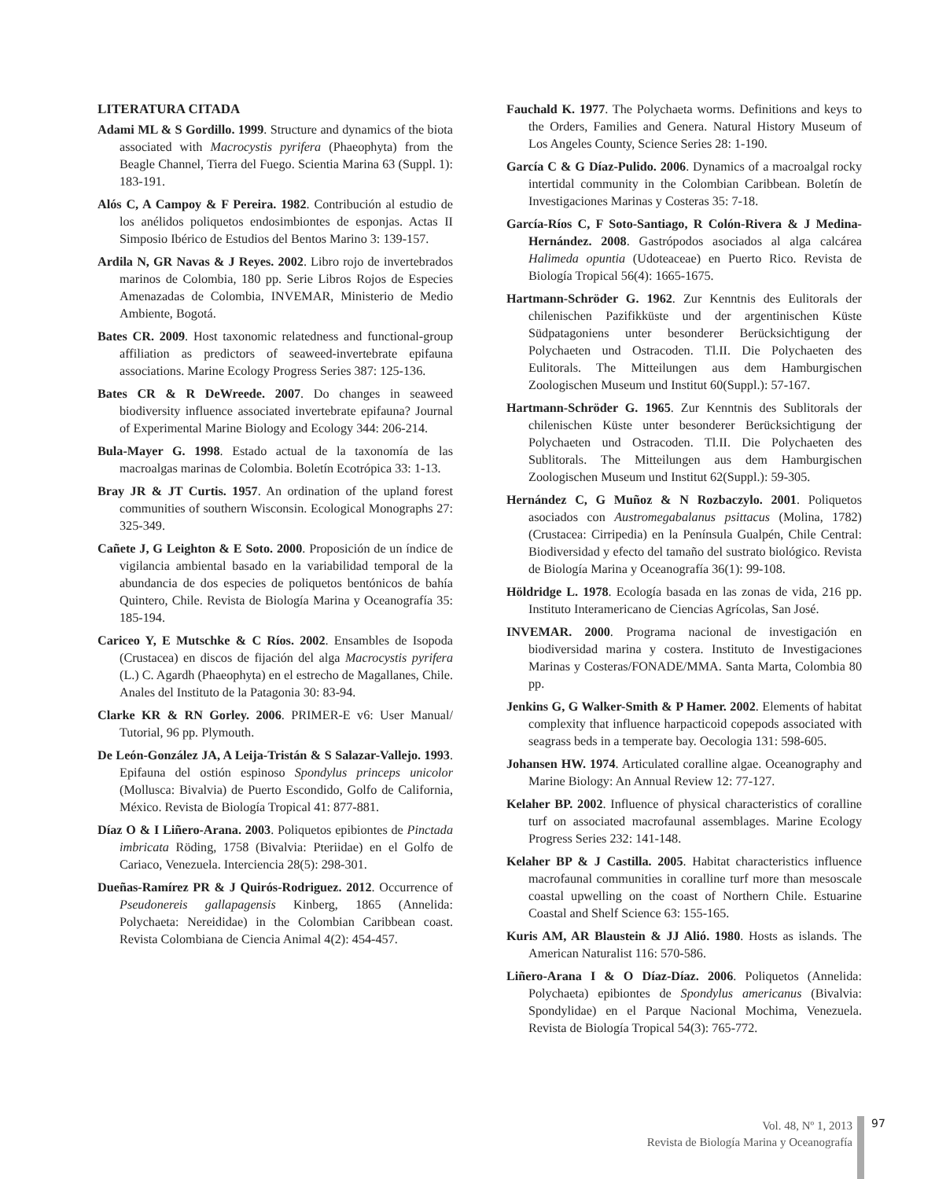LITERATURA CITADA
Adami ML & S Gordillo. 1999. Structure and dynamics of the biota associated with Macrocystis pyrifera (Phaeophyta) from the Beagle Channel, Tierra del Fuego. Scientia Marina 63 (Suppl. 1): 183-191.
Alós C, A Campoy & F Pereira. 1982. Contribución al estudio de los anélidos poliquetos endosimbiontes de esponjas. Actas II Simposio Ibérico de Estudios del Bentos Marino 3: 139-157.
Ardila N, GR Navas & J Reyes. 2002. Libro rojo de invertebrados marinos de Colombia, 180 pp. Serie Libros Rojos de Especies Amenazadas de Colombia, INVEMAR, Ministerio de Medio Ambiente, Bogotá.
Bates CR. 2009. Host taxonomic relatedness and functional-group affiliation as predictors of seaweed-invertebrate epifauna associations. Marine Ecology Progress Series 387: 125-136.
Bates CR & R DeWreede. 2007. Do changes in seaweed biodiversity influence associated invertebrate epifauna? Journal of Experimental Marine Biology and Ecology 344: 206-214.
Bula-Mayer G. 1998. Estado actual de la taxonomía de las macroalgas marinas de Colombia. Boletín Ecotrópica 33: 1-13.
Bray JR & JT Curtis. 1957. An ordination of the upland forest communities of southern Wisconsin. Ecological Monographs 27: 325-349.
Cañete J, G Leighton & E Soto. 2000. Proposición de un índice de vigilancia ambiental basado en la variabilidad temporal de la abundancia de dos especies de poliquetos bentónicos de bahía Quintero, Chile. Revista de Biología Marina y Oceanografía 35: 185-194.
Cariceo Y, E Mutschke & C Ríos. 2002. Ensambles de Isopoda (Crustacea) en discos de fijación del alga Macrocystis pyrifera (L.) C. Agardh (Phaeophyta) en el estrecho de Magallanes, Chile. Anales del Instituto de la Patagonia 30: 83-94.
Clarke KR & RN Gorley. 2006. PRIMER-E v6: User Manual/ Tutorial, 96 pp. Plymouth.
De León-González JA, A Leija-Tristán & S Salazar-Vallejo. 1993. Epifauna del ostión espinoso Spondylus princeps unicolor (Mollusca: Bivalvia) de Puerto Escondido, Golfo de California, México. Revista de Biología Tropical 41: 877-881.
Díaz O & I Liñero-Arana. 2003. Poliquetos epibiontes de Pinctada imbricata Röding, 1758 (Bivalvia: Pteriidae) en el Golfo de Cariaco, Venezuela. Interciencia 28(5): 298-301.
Dueñas-Ramírez PR & J Quirós-Rodriguez. 2012. Occurrence of Pseudonereis gallapagensis Kinberg, 1865 (Annelida: Polychaeta: Nereididae) in the Colombian Caribbean coast. Revista Colombiana de Ciencia Animal 4(2): 454-457.
Fauchald K. 1977. The Polychaeta worms. Definitions and keys to the Orders, Families and Genera. Natural History Museum of Los Angeles County, Science Series 28: 1-190.
García C & G Díaz-Pulido. 2006. Dynamics of a macroalgal rocky intertidal community in the Colombian Caribbean. Boletín de Investigaciones Marinas y Costeras 35: 7-18.
García-Ríos C, F Soto-Santiago, R Colón-Rivera & J Medina-Hernández. 2008. Gastrópodos asociados al alga calcárea Halimeda opuntia (Udoteaceae) en Puerto Rico. Revista de Biología Tropical 56(4): 1665-1675.
Hartmann-Schröder G. 1962. Zur Kenntnis des Eulitorals der chilenischen Pazifikküste und der argentinischen Küste Südpatagoniens unter besonderer Berücksichtigung der Polychaeten und Ostracoden. Tl.II. Die Polychaeten des Eulitorals. The Mitteilungen aus dem Hamburgischen Zoologischen Museum und Institut 60(Suppl.): 57-167.
Hartmann-Schröder G. 1965. Zur Kenntnis des Sublitorals der chilenischen Küste unter besonderer Berücksichtigung der Polychaeten und Ostracoden. Tl.II. Die Polychaeten des Sublitorals. The Mitteilungen aus dem Hamburgischen Zoologischen Museum und Institut 62(Suppl.): 59-305.
Hernández C, G Muñoz & N Rozbaczylo. 2001. Poliquetos asociados con Austromegabalanus psittacus (Molina, 1782) (Crustacea: Cirripedia) en la Península Gualpén, Chile Central: Biodiversidad y efecto del tamaño del sustrato biológico. Revista de Biología Marina y Oceanografía 36(1): 99-108.
Höldridge L. 1978. Ecología basada en las zonas de vida, 216 pp. Instituto Interamericano de Ciencias Agrícolas, San José.
INVEMAR. 2000. Programa nacional de investigación en biodiversidad marina y costera. Instituto de Investigaciones Marinas y Costeras/FONADE/MMA. Santa Marta, Colombia 80 pp.
Jenkins G, G Walker-Smith & P Hamer. 2002. Elements of habitat complexity that influence harpacticoid copepods associated with seagrass beds in a temperate bay. Oecologia 131: 598-605.
Johansen HW. 1974. Articulated coralline algae. Oceanography and Marine Biology: An Annual Review 12: 77-127.
Kelaher BP. 2002. Influence of physical characteristics of coralline turf on associated macrofaunal assemblages. Marine Ecology Progress Series 232: 141-148.
Kelaher BP & J Castilla. 2005. Habitat characteristics influence macrofaunal communities in coralline turf more than mesoscale coastal upwelling on the coast of Northern Chile. Estuarine Coastal and Shelf Science 63: 155-165.
Kuris AM, AR Blaustein & JJ Alió. 1980. Hosts as islands. The American Naturalist 116: 570-586.
Liñero-Arana I & O Díaz-Díaz. 2006. Poliquetos (Annelida: Polychaeta) epibiontes de Spondylus americanus (Bivalvia: Spondylidae) en el Parque Nacional Mochima, Venezuela. Revista de Biología Tropical 54(3): 765-772.
Vol. 48, Nº 1, 2013
Revista de Biología Marina y Oceanografía
97